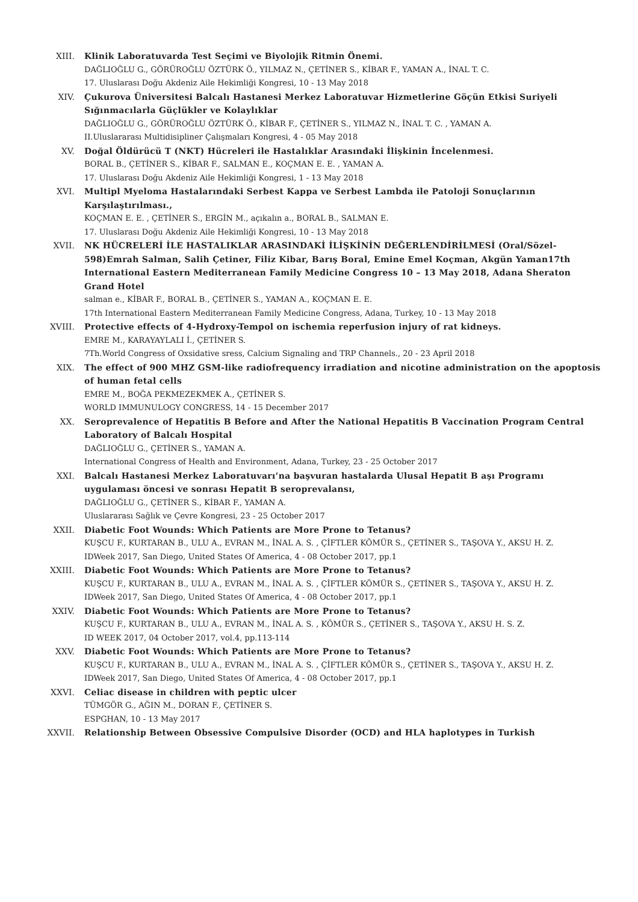XIII. Klinik Laboratuvarda Test Seçimi ve Biyolojik Ritmin Önemi.
DAĞLIOĞLU G., GÖRÜROĞLU ÖZTÜRK Ö., YILMAZ N., ÇETİNER S., KİBAR F., YAMAN A., İNAL T. C.
17. Uluslarası Doğu Akdeniz Aile Hekimliği Kongresi, 10 - 13 May 2018
XIV. Çukurova Üniversitesi Balcalı Hastanesi Merkez Laboratuvar Hizmetlerine Göçün Etkisi Suriyeli Sığınmacılarla Güçlükler ve Kolaylıklar
DAĞLIOĞLU G., GÖRÜROĞLU ÖZTÜRK Ö., KİBAR F., ÇETİNER S., YILMAZ N., İNAL T. C. , YAMAN A.
II.Uluslararası Multidisipliner Çalışmaları Kongresi, 4 - 05 May 2018
XV. Doğal Öldürücü T (NKT) Hücreleri ile Hastalıklar Arasındaki İlişkinin İncelenmesi.
BORAL B., ÇETİNER S., KİBAR F., SALMAN E., KOÇMAN E. E. , YAMAN A.
17. Uluslarası Doğu Akdeniz Aile Hekimliği Kongresi, 1 - 13 May 2018
XVI. Multipl Myeloma Hastalarındaki Serbest Kappa ve Serbest Lambda ile Patoloji Sonuçlarının Karşılaştırılması.,
KOÇMAN E. E. , ÇETİNER S., ERGİN M., açıkalın a., BORAL B., SALMAN E.
17. Uluslarası Doğu Akdeniz Aile Hekimliği Kongresi, 10 - 13 May 2018
XVII. NK HÜCRELERİ İLE HASTALIKLAR ARASINDAKİ İLİŞKİNİN DEĞERLENDİRİLMESİ (Oral/Sözel-598)Emrah Salman, Salih Çetiner, Filiz Kibar, Barış Boral, Emine Emel Koçman, Akgün Yaman17th International Eastern Mediterranean Family Medicine Congress 10 – 13 May 2018, Adana Sheraton Grand Hotel
salman e., KİBAR F., BORAL B., ÇETİNER S., YAMAN A., KOÇMAN E. E.
17th International Eastern Mediterranean Family Medicine Congress, Adana, Turkey, 10 - 13 May 2018
XVIII. Protective effects of 4-Hydroxy-Tempol on ischemia reperfusion injury of rat kidneys.
EMRE M., KARAYAYLALI İ., ÇETİNER S.
7Th.World Congress of Oxsidative sress, Calcium Signaling and TRP Channels., 20 - 23 April 2018
XIX. The effect of 900 MHZ GSM-like radiofrequency irradiation and nicotine administration on the apoptosis of human fetal cells
EMRE M., BOĞA PEKMEZEKMEK A., ÇETİNER S.
WORLD IMMUNULOGY CONGRESS, 14 - 15 December 2017
XX. Seroprevalence of Hepatitis B Before and After the National Hepatitis B Vaccination Program Central Laboratory of Balcalı Hospital
DAĞLIOĞLU G., ÇETİNER S., YAMAN A.
International Congress of Health and Environment, Adana, Turkey, 23 - 25 October 2017
XXI. Balcalı Hastanesi Merkez Laboratuvarı’na başvuran hastalarda Ulusal Hepatit B aşı Programı uygulaması öncesi ve sonrası Hepatit B seroprevalansı,
DAĞLIOĞLU G., ÇETİNER S., KİBAR F., YAMAN A.
Uluslararası Sağlık ve Çevre Kongresi, 23 - 25 October 2017
XXII. Diabetic Foot Wounds: Which Patients are More Prone to Tetanus?
KUŞCU F., KURTARAN B., ULU A., EVRAN M., İNAL A. S. , ÇİFTLER KÖMÜR S., ÇETİNER S., TAŞOVA Y., AKSU H. Z.
IDWeek 2017, San Diego, United States Of America, 4 - 08 October 2017, pp.1
XXIII. Diabetic Foot Wounds: Which Patients are More Prone to Tetanus?
KUŞCU F., KURTARAN B., ULU A., EVRAN M., İNAL A. S. , ÇİFTLER KÖMÜR S., ÇETİNER S., TAŞOVA Y., AKSU H. Z.
IDWeek 2017, San Diego, United States Of America, 4 - 08 October 2017, pp.1
XXIV. Diabetic Foot Wounds: Which Patients are More Prone to Tetanus?
KUŞCU F., KURTARAN B., ULU A., EVRAN M., İNAL A. S. , KÖMÜR S., ÇETİNER S., TAŞOVA Y., AKSU H. S. Z.
ID WEEK 2017, 04 October 2017, vol.4, pp.113-114
XXV. Diabetic Foot Wounds: Which Patients are More Prone to Tetanus?
KUŞCU F., KURTARAN B., ULU A., EVRAN M., İNAL A. S. , ÇİFTLER KÖMÜR S., ÇETİNER S., TAŞOVA Y., AKSU H. Z.
IDWeek 2017, San Diego, United States Of America, 4 - 08 October 2017, pp.1
XXVI. Celiac disease in children with peptic ulcer
TÜMGÖR G., AĞIN M., DORAN F., ÇETİNER S.
ESPGHAN, 10 - 13 May 2017
XXVII. Relationship Between Obsessive Compulsive Disorder (OCD) and HLA haplotypes in Turkish